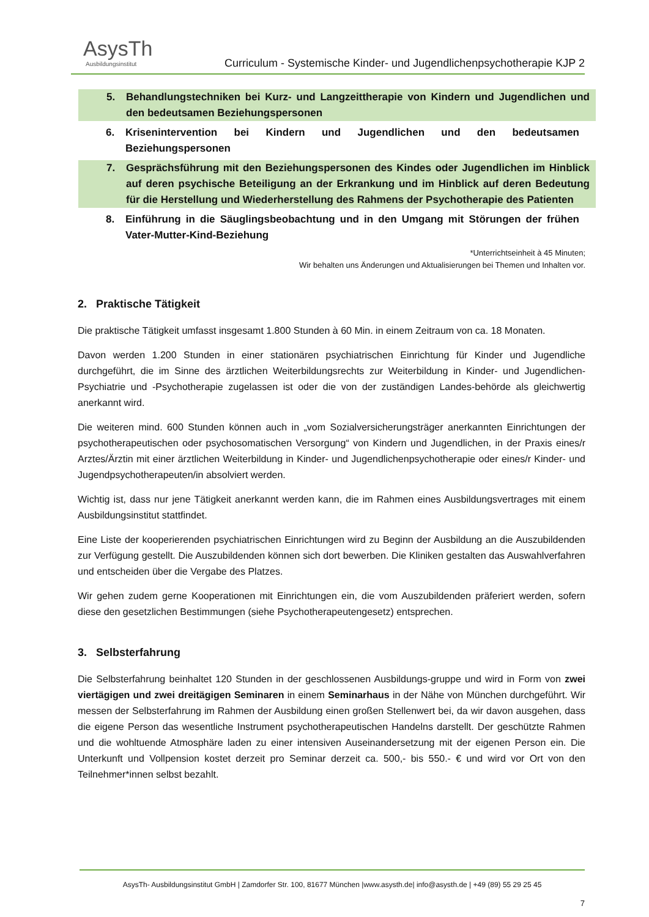AsysTh
Ausbildungsinstitut
Curriculum - Systemische Kinder- und Jugendlichenpsychotherapie KJP 2
5. Behandlungstechniken bei Kurz- und Langzeittherapie von Kindern und Jugendlichen und den bedeutsamen Beziehungspersonen
6. Krisenintervention bei Kindern und Jugendlichen und den bedeutsamen Beziehungspersonen
7. Gesprächsführung mit den Beziehungspersonen des Kindes oder Jugendlichen im Hinblick auf deren psychische Beteiligung an der Erkrankung und im Hinblick auf deren Bedeutung für die Herstellung und Wiederherstellung des Rahmens der Psychotherapie des Patienten
8. Einführung in die Säuglingsbeobachtung und in den Umgang mit Störungen der frühen Vater-Mutter-Kind-Beziehung
*Unterrichtseinheit à 45 Minuten;
Wir behalten uns Änderungen und Aktualisierungen bei Themen und Inhalten vor.
2. Praktische Tätigkeit
Die praktische Tätigkeit umfasst insgesamt 1.800 Stunden à 60 Min. in einem Zeitraum von ca. 18 Monaten.
Davon werden 1.200 Stunden in einer stationären psychiatrischen Einrichtung für Kinder und Jugendliche durchgeführt, die im Sinne des ärztlichen Weiterbildungsrechts zur Weiterbildung in Kinder- und Jugendlichen-Psychiatrie und -Psychotherapie zugelassen ist oder die von der zuständigen Landes-behörde als gleichwertig anerkannt wird.
Die weiteren mind. 600 Stunden können auch in „vom Sozialversicherungsträger anerkannten Einrichtungen der psychotherapeutischen oder psychosomatischen Versorgung“ von Kindern und Jugendlichen, in der Praxis eines/r Arztes/Ärztin mit einer ärztlichen Weiterbildung in Kinder- und Jugendlichenpsychotherapie oder eines/r Kinder- und Jugendpsychotherapeuten/in absolviert werden.
Wichtig ist, dass nur jene Tätigkeit anerkannt werden kann, die im Rahmen eines Ausbildungsvertrages mit einem Ausbildungsinstitut stattfindet.
Eine Liste der kooperierenden psychiatrischen Einrichtungen wird zu Beginn der Ausbildung an die Auszubildenden zur Verfügung gestellt. Die Auszubildenden können sich dort bewerben. Die Kliniken gestalten das Auswahlverfahren und entscheiden über die Vergabe des Platzes.
Wir gehen zudem gerne Kooperationen mit Einrichtungen ein, die vom Auszubildenden präferiert werden, sofern diese den gesetzlichen Bestimmungen (siehe Psychotherapeutengesetz) entsprechen.
3. Selbsterfahrung
Die Selbsterfahrung beinhaltet 120 Stunden in der geschlossenen Ausbildungs-gruppe und wird in Form von zwei viertägigen und zwei dreitägigen Seminaren in einem Seminarhaus in der Nähe von München durchgeführt. Wir messen der Selbsterfahrung im Rahmen der Ausbildung einen großen Stellenwert bei, da wir davon ausgehen, dass die eigene Person das wesentliche Instrument psychotherapeutischen Handelns darstellt. Der geschützte Rahmen und die wohltuende Atmosphäre laden zu einer intensiven Auseinandersetzung mit der eigenen Person ein. Die Unterkunft und Vollpension kostet derzeit pro Seminar derzeit ca. 500,- bis 550.- € und wird vor Ort von den Teilnehmer*innen selbst bezahlt.
AsysTh- Ausbildungsinstitut GmbH | Zamdorfer Str. 100, 81677 München |www.asysth.de| info@asysth.de | +49 (89) 55 29 25 45
7